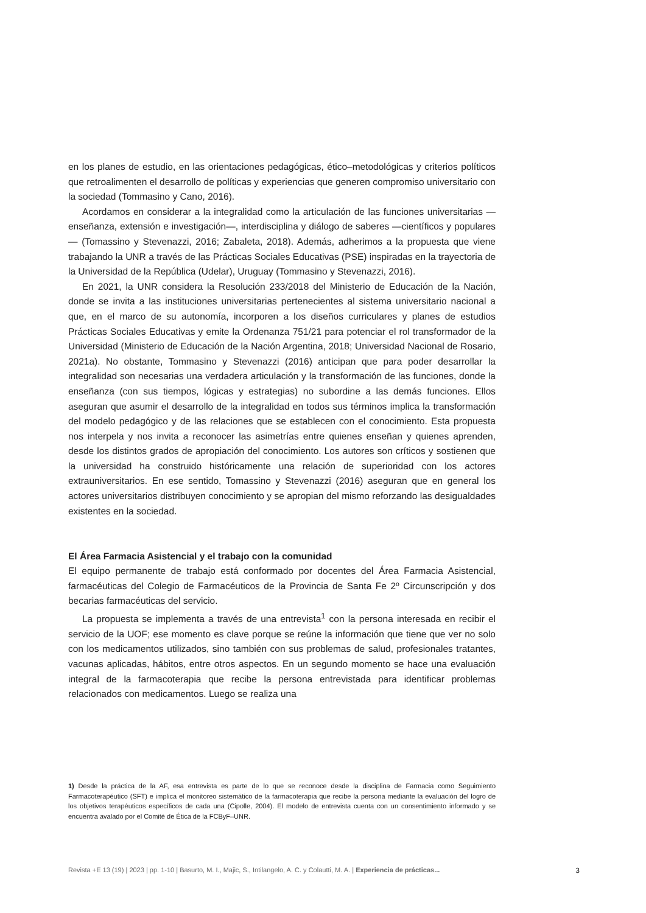en los planes de estudio, en las orientaciones pedagógicas, ético–metodológicas y criterios políticos que retroalimenten el desarrollo de políticas y experiencias que generen compromiso universitario con la sociedad (Tommasino y Cano, 2016).
Acordamos en considerar a la integralidad como la articulación de las funciones universitarias —enseñanza, extensión e investigación—, interdisciplina y diálogo de saberes —científicos y populares— (Tomassino y Stevenazzi, 2016; Zabaleta, 2018). Además, adherimos a la propuesta que viene trabajando la UNR a través de las Prácticas Sociales Educativas (PSE) inspiradas en la trayectoria de la Universidad de la República (Udelar), Uruguay (Tommasino y Stevenazzi, 2016).
En 2021, la UNR considera la Resolución 233/2018 del Ministerio de Educación de la Nación, donde se invita a las instituciones universitarias pertenecientes al sistema universitario nacional a que, en el marco de su autonomía, incorporen a los diseños curriculares y planes de estudios Prácticas Sociales Educativas y emite la Ordenanza 751/21 para potenciar el rol transformador de la Universidad (Ministerio de Educación de la Nación Argentina, 2018; Universidad Nacional de Rosario, 2021a). No obstante, Tommasino y Stevenazzi (2016) anticipan que para poder desarrollar la integralidad son necesarias una verdadera articulación y la transformación de las funciones, donde la enseñanza (con sus tiempos, lógicas y estrategias) no subordine a las demás funciones. Ellos aseguran que asumir el desarrollo de la integralidad en todos sus términos implica la transformación del modelo pedagógico y de las relaciones que se establecen con el conocimiento. Esta propuesta nos interpela y nos invita a reconocer las asimetrías entre quienes enseñan y quienes aprenden, desde los distintos grados de apropiación del conocimiento. Los autores son críticos y sostienen que la universidad ha construido históricamente una relación de superioridad con los actores extrauniversitarios. En ese sentido, Tomassino y Stevenazzi (2016) aseguran que en general los actores universitarios distribuyen conocimiento y se apropian del mismo reforzando las desigualdades existentes en la sociedad.
El Área Farmacia Asistencial y el trabajo con la comunidad
El equipo permanente de trabajo está conformado por docentes del Área Farmacia Asistencial, farmacéuticas del Colegio de Farmacéuticos de la Provincia de Santa Fe 2º Circunscripción y dos becarias farmacéuticas del servicio.
La propuesta se implementa a través de una entrevista<sup>1</sup> con la persona interesada en recibir el servicio de la UOF; ese momento es clave porque se reúne la información que tiene que ver no solo con los medicamentos utilizados, sino también con sus problemas de salud, profesionales tratantes, vacunas aplicadas, hábitos, entre otros aspectos. En un segundo momento se hace una evaluación integral de la farmacoterapia que recibe la persona entrevistada para identificar problemas relacionados con medicamentos. Luego se realiza una
1) Desde la práctica de la AF, esa entrevista es parte de lo que se reconoce desde la disciplina de Farmacia como Seguimiento Farmacoterapéutico (SFT) e implica el monitoreo sistemático de la farmacoterapia que recibe la persona mediante la evaluación del logro de los objetivos terapéuticos específicos de cada una (Cipolle, 2004). El modelo de entrevista cuenta con un consentimiento informado y se encuentra avalado por el Comité de Ética de la FCByF–UNR.
Revista +E 13 (19) | 2023 | pp. 1-10 | Basurto, M. I., Majic, S., Intilangelo, A. C. y Colautti, M. A. | Experiencia de prácticas... 3